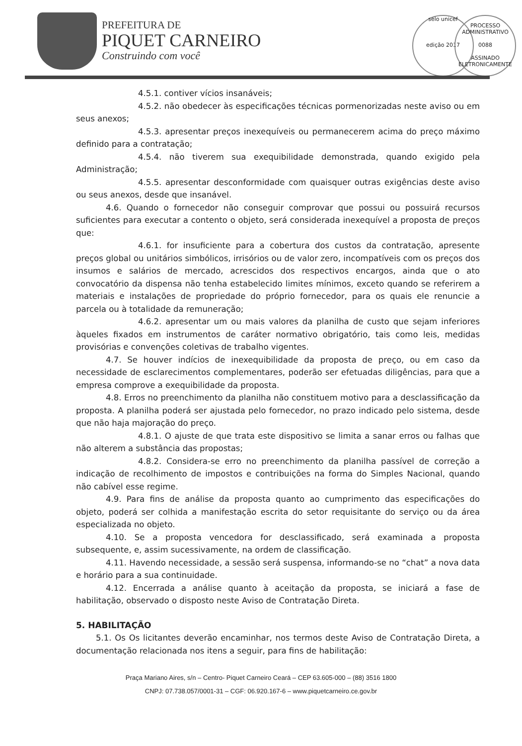PREFEITURA DE
PIQUET CARNEIRO
Construindo com você
selo unicef
edição 2017
PROCESSO ADMINISTRATIVO
0088
ASSINADO ELETRONICAMENTE
4.5.1. contiver vícios insanáveis;
4.5.2. não obedecer às especificações técnicas pormenorizadas neste aviso ou em seus anexos;
4.5.3. apresentar preços inexequíveis ou permanecerem acima do preço máximo definido para a contratação;
4.5.4. não tiverem sua exequibilidade demonstrada, quando exigido pela Administração;
4.5.5. apresentar desconformidade com quaisquer outras exigências deste aviso ou seus anexos, desde que insanável.
4.6. Quando o fornecedor não conseguir comprovar que possui ou possuirá recursos suficientes para executar a contento o objeto, será considerada inexequível a proposta de preços que:
4.6.1. for insuficiente para a cobertura dos custos da contratação, apresente preços global ou unitários simbólicos, irrisórios ou de valor zero, incompatíveis com os preços dos insumos e salários de mercado, acrescidos dos respectivos encargos, ainda que o ato convocatório da dispensa não tenha estabelecido limites mínimos, exceto quando se referirem a materiais e instalações de propriedade do próprio fornecedor, para os quais ele renuncie a parcela ou à totalidade da remuneração;
4.6.2. apresentar um ou mais valores da planilha de custo que sejam inferiores àqueles fixados em instrumentos de caráter normativo obrigatório, tais como leis, medidas provisórias e convenções coletivas de trabalho vigentes.
4.7. Se houver indícios de inexequibilidade da proposta de preço, ou em caso da necessidade de esclarecimentos complementares, poderão ser efetuadas diligências, para que a empresa comprove a exequibilidade da proposta.
4.8. Erros no preenchimento da planilha não constituem motivo para a desclassificação da proposta. A planilha poderá ser ajustada pelo fornecedor, no prazo indicado pelo sistema, desde que não haja majoração do preço.
4.8.1. O ajuste de que trata este dispositivo se limita a sanar erros ou falhas que não alterem a substância das propostas;
4.8.2. Considera-se erro no preenchimento da planilha passível de correção a indicação de recolhimento de impostos e contribuições na forma do Simples Nacional, quando não cabível esse regime.
4.9. Para fins de análise da proposta quanto ao cumprimento das especificações do objeto, poderá ser colhida a manifestação escrita do setor requisitante do serviço ou da área especializada no objeto.
4.10. Se a proposta vencedora for desclassificado, será examinada a proposta subsequente, e, assim sucessivamente, na ordem de classificação.
4.11. Havendo necessidade, a sessão será suspensa, informando-se no “chat” a nova data e horário para a sua continuidade.
4.12. Encerrada a análise quanto à aceitação da proposta, se iniciará a fase de habilitação, observado o disposto neste Aviso de Contratação Direta.
5. HABILITAÇÃO
5.1. Os Os licitantes deverão encaminhar, nos termos deste Aviso de Contratação Direta, a documentação relacionada nos itens a seguir, para fins de habilitação:
Praça Mariano Aires, s/n – Centro- Piquet Carneiro Ceará – CEP 63.605-000 – (88) 3516 1800
CNPJ: 07.738.057/0001-31 – CGF: 06.920.167-6 – www.piquetcarneiro.ce.gov.br